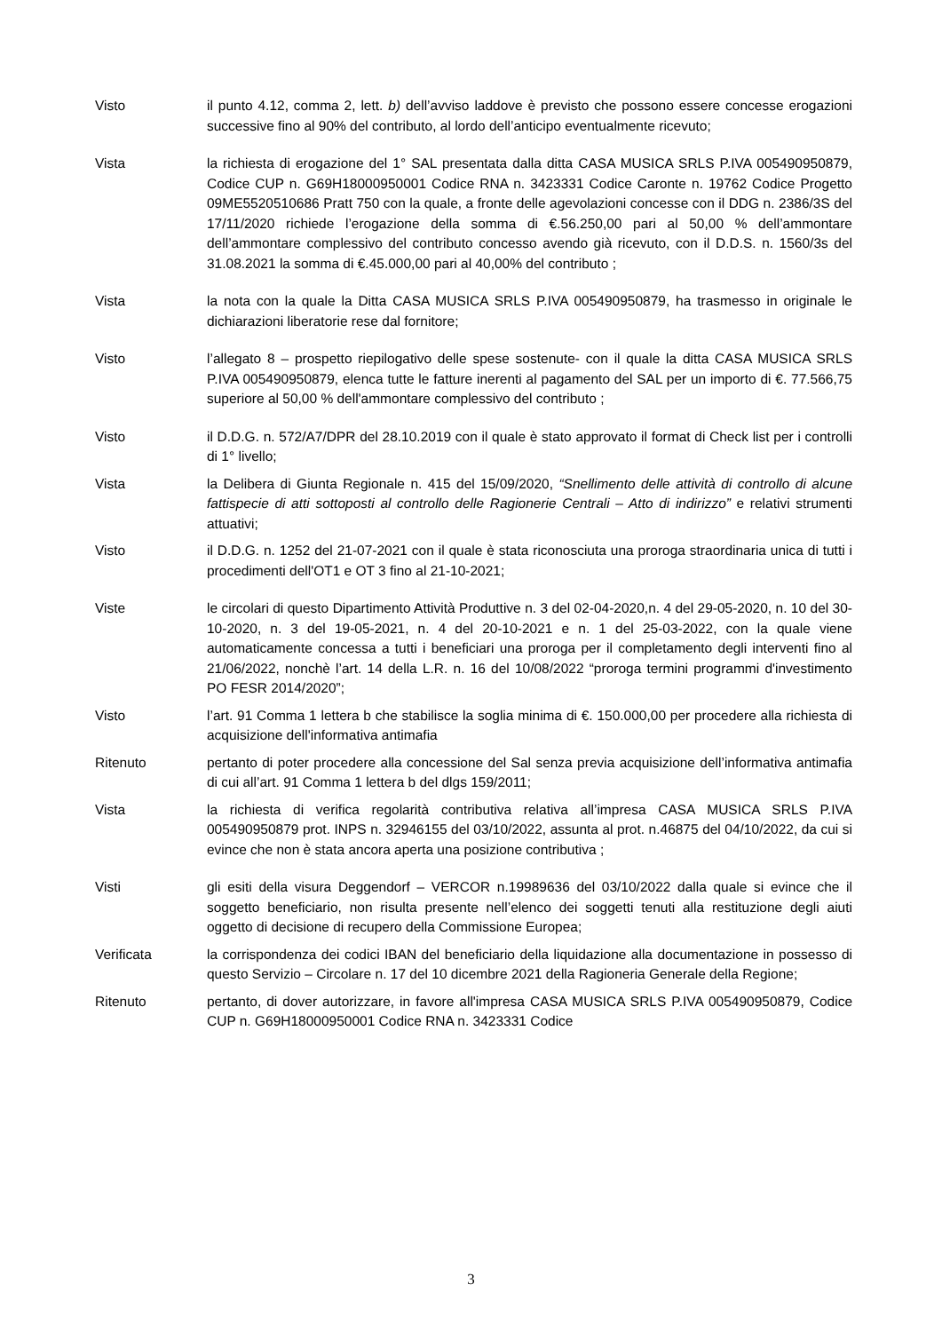Visto il punto 4.12, comma 2, lett. b) dell’avviso laddove è previsto che possono essere concesse erogazioni successive fino al 90% del contributo, al lordo dell’anticipo eventualmente ricevuto;
Vista la richiesta di erogazione del 1° SAL presentata dalla ditta CASA MUSICA SRLS P.IVA 005490950879, Codice CUP n. G69H18000950001 Codice RNA n. 3423331 Codice Caronte n. 19762 Codice Progetto 09ME5520510686 Pratt 750 con la quale, a fronte delle agevolazioni concesse con il DDG n. 2386/3S del 17/11/2020 richiede l’erogazione della somma di €.56.250,00 pari al 50,00 % dell’ammontare dell’ammontare complessivo del contributo concesso avendo già ricevuto, con il D.D.S. n. 1560/3s del 31.08.2021 la somma di €.45.000,00 pari al 40,00% del contributo ;
Vista la nota con la quale la Ditta CASA MUSICA SRLS P.IVA 005490950879, ha trasmesso in originale le dichiarazioni liberatorie rese dal fornitore;
Visto l’allegato 8 – prospetto riepilogativo delle spese sostenute- con il quale la ditta CASA MUSICA SRLS P.IVA 005490950879, elenca tutte le fatture inerenti al pagamento del SAL per un importo di €. 77.566,75 superiore al 50,00 % dell'ammontare complessivo del contributo ;
Visto il D.D.G. n. 572/A7/DPR del 28.10.2019 con il quale è stato approvato il format di Check list per i controlli di 1° livello;
Vista la Delibera di Giunta Regionale n. 415 del 15/09/2020, “Snellimento delle attività di controllo di alcune fattispecie di atti sottoposti al controllo delle Ragionerie Centrali – Atto di indirizzo” e relativi strumenti attuativi;
Visto il D.D.G. n. 1252 del 21-07-2021 con il quale è stata riconosciuta una proroga straordinaria unica di tutti i procedimenti dell'OT1 e OT 3 fino al 21-10-2021;
Viste le circolari di questo Dipartimento Attività Produttive n. 3 del 02-04-2020,n. 4 del 29-05-2020, n. 10 del 30-10-2020, n. 3 del 19-05-2021, n. 4 del 20-10-2021 e n. 1 del 25-03-2022, con la quale viene automaticamente concessa a tutti i beneficiari una proroga per il completamento degli interventi fino al 21/06/2022, nonchè l’art. 14 della L.R. n. 16 del 10/08/2022 “proroga termini programmi d'investimento PO FESR 2014/2020”;
Visto l’art. 91 Comma 1 lettera b che stabilisce la soglia minima di €. 150.000,00 per procedere alla richiesta di acquisizione dell'informativa antimafia
Ritenuto pertanto di poter procedere alla concessione del Sal senza previa acquisizione dell’informativa antimafia di cui all’art. 91 Comma 1 lettera b del dlgs 159/2011;
Vista la richiesta di verifica regolarità contributiva relativa all’impresa CASA MUSICA SRLS P.IVA 005490950879 prot. INPS n. 32946155 del 03/10/2022, assunta al prot. n.46875 del 04/10/2022, da cui si evince che non è stata ancora aperta una posizione contributiva ;
Visti gli esiti della visura Deggendorf – VERCOR n.19989636 del 03/10/2022 dalla quale si evince che il soggetto beneficiario, non risulta presente nell’elenco dei soggetti tenuti alla restituzione degli aiuti oggetto di decisione di recupero della Commissione Europea;
Verificata la corrispondenza dei codici IBAN del beneficiario della liquidazione alla documentazione in possesso di questo Servizio – Circolare n. 17 del 10 dicembre 2021 della Ragioneria Generale della Regione;
Ritenuto pertanto, di dover autorizzare, in favore all'impresa CASA MUSICA SRLS P.IVA 005490950879, Codice CUP n. G69H18000950001 Codice RNA n. 3423331 Codice
3